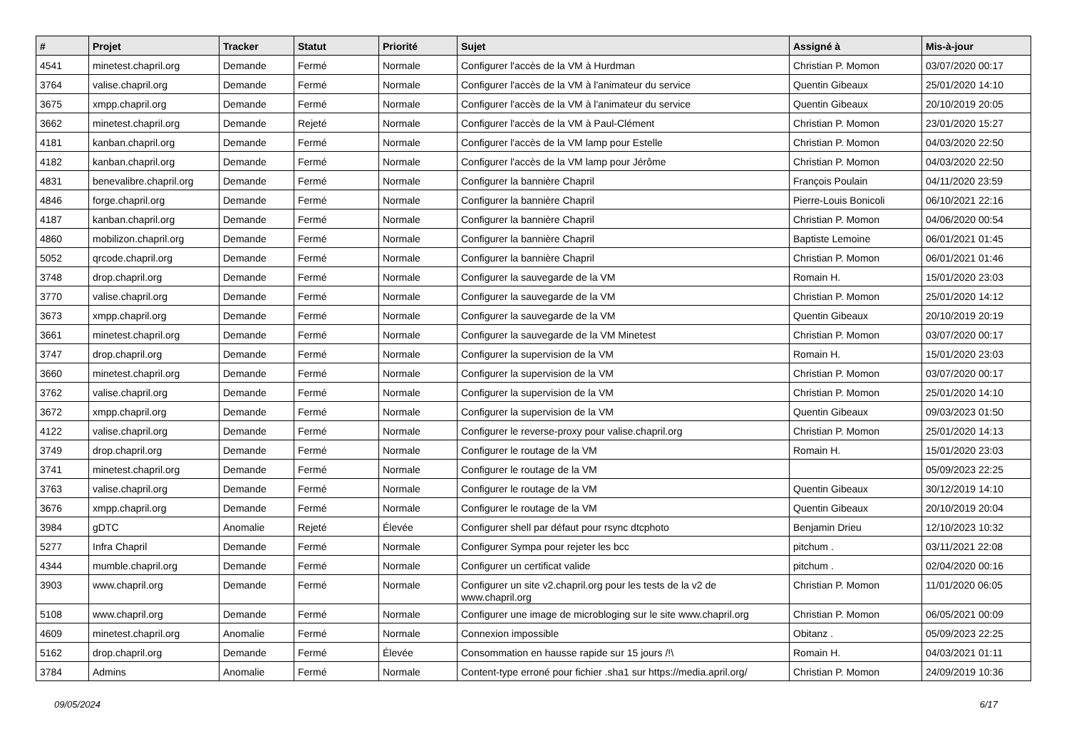| # | Projet | Tracker | Statut | Priorité | Sujet | Assigné à | Mis-à-jour |
| --- | --- | --- | --- | --- | --- | --- | --- |
| 4541 | minetest.chapril.org | Demande | Fermé | Normale | Configurer l'accès de la VM à Hurdman | Christian P. Momon | 03/07/2020 00:17 |
| 3764 | valise.chapril.org | Demande | Fermé | Normale | Configurer l'accès de la VM à l'animateur du service | Quentin Gibeaux | 25/01/2020 14:10 |
| 3675 | xmpp.chapril.org | Demande | Fermé | Normale | Configurer l'accès de la VM à l'animateur du service | Quentin Gibeaux | 20/10/2019 20:05 |
| 3662 | minetest.chapril.org | Demande | Rejeté | Normale | Configurer l'accès de la VM à Paul-Clément | Christian P. Momon | 23/01/2020 15:27 |
| 4181 | kanban.chapril.org | Demande | Fermé | Normale | Configurer l'accès de la VM lamp pour Estelle | Christian P. Momon | 04/03/2020 22:50 |
| 4182 | kanban.chapril.org | Demande | Fermé | Normale | Configurer l'accès de la VM lamp pour Jérôme | Christian P. Momon | 04/03/2020 22:50 |
| 4831 | benevalibre.chapril.org | Demande | Fermé | Normale | Configurer la bannière Chapril | François Poulain | 04/11/2020 23:59 |
| 4846 | forge.chapril.org | Demande | Fermé | Normale | Configurer la bannière Chapril | Pierre-Louis Bonicoli | 06/10/2021 22:16 |
| 4187 | kanban.chapril.org | Demande | Fermé | Normale | Configurer la bannière Chapril | Christian P. Momon | 04/06/2020 00:54 |
| 4860 | mobilizon.chapril.org | Demande | Fermé | Normale | Configurer la bannière Chapril | Baptiste Lemoine | 06/01/2021 01:45 |
| 5052 | qrcode.chapril.org | Demande | Fermé | Normale | Configurer la bannière Chapril | Christian P. Momon | 06/01/2021 01:46 |
| 3748 | drop.chapril.org | Demande | Fermé | Normale | Configurer la sauvegarde de la VM | Romain H. | 15/01/2020 23:03 |
| 3770 | valise.chapril.org | Demande | Fermé | Normale | Configurer la sauvegarde de la VM | Christian P. Momon | 25/01/2020 14:12 |
| 3673 | xmpp.chapril.org | Demande | Fermé | Normale | Configurer la sauvegarde de la VM | Quentin Gibeaux | 20/10/2019 20:19 |
| 3661 | minetest.chapril.org | Demande | Fermé | Normale | Configurer la sauvegarde de la VM Minetest | Christian P. Momon | 03/07/2020 00:17 |
| 3747 | drop.chapril.org | Demande | Fermé | Normale | Configurer la supervision de la VM | Romain H. | 15/01/2020 23:03 |
| 3660 | minetest.chapril.org | Demande | Fermé | Normale | Configurer la supervision de la VM | Christian P. Momon | 03/07/2020 00:17 |
| 3762 | valise.chapril.org | Demande | Fermé | Normale | Configurer la supervision de la VM | Christian P. Momon | 25/01/2020 14:10 |
| 3672 | xmpp.chapril.org | Demande | Fermé | Normale | Configurer la supervision de la VM | Quentin Gibeaux | 09/03/2023 01:50 |
| 4122 | valise.chapril.org | Demande | Fermé | Normale | Configurer le reverse-proxy pour valise.chapril.org | Christian P. Momon | 25/01/2020 14:13 |
| 3749 | drop.chapril.org | Demande | Fermé | Normale | Configurer le routage de la VM | Romain H. | 15/01/2020 23:03 |
| 3741 | minetest.chapril.org | Demande | Fermé | Normale | Configurer le routage de la VM | | 05/09/2023 22:25 |
| 3763 | valise.chapril.org | Demande | Fermé | Normale | Configurer le routage de la VM | Quentin Gibeaux | 30/12/2019 14:10 |
| 3676 | xmpp.chapril.org | Demande | Fermé | Normale | Configurer le routage de la VM | Quentin Gibeaux | 20/10/2019 20:04 |
| 3984 | gDTC | Anomalie | Rejeté | Élevée | Configurer shell par défaut pour rsync dtcphoto | Benjamin Drieu | 12/10/2023 10:32 |
| 5277 | Infra Chapril | Demande | Fermé | Normale | Configurer Sympa pour rejeter les bcc | pitchum . | 03/11/2021 22:08 |
| 4344 | mumble.chapril.org | Demande | Fermé | Normale | Configurer un certificat valide | pitchum . | 02/04/2020 00:16 |
| 3903 | www.chapril.org | Demande | Fermé | Normale | Configurer un site v2.chapril.org pour les tests de la v2 de www.chapril.org | Christian P. Momon | 11/01/2020 06:05 |
| 5108 | www.chapril.org | Demande | Fermé | Normale | Configurer une image de microbloging sur le site www.chapril.org | Christian P. Momon | 06/05/2021 00:09 |
| 4609 | minetest.chapril.org | Anomalie | Fermé | Normale | Connexion impossible | Obitanz . | 05/09/2023 22:25 |
| 5162 | drop.chapril.org | Demande | Fermé | Élevée | Consommation en hausse rapide sur 15 jours /!\ | Romain H. | 04/03/2021 01:11 |
| 3784 | Admins | Anomalie | Fermé | Normale | Content-type erroné pour fichier .sha1 sur https://media.april.org/ | Christian P. Momon | 24/09/2019 10:36 |
09/05/2024 6/17